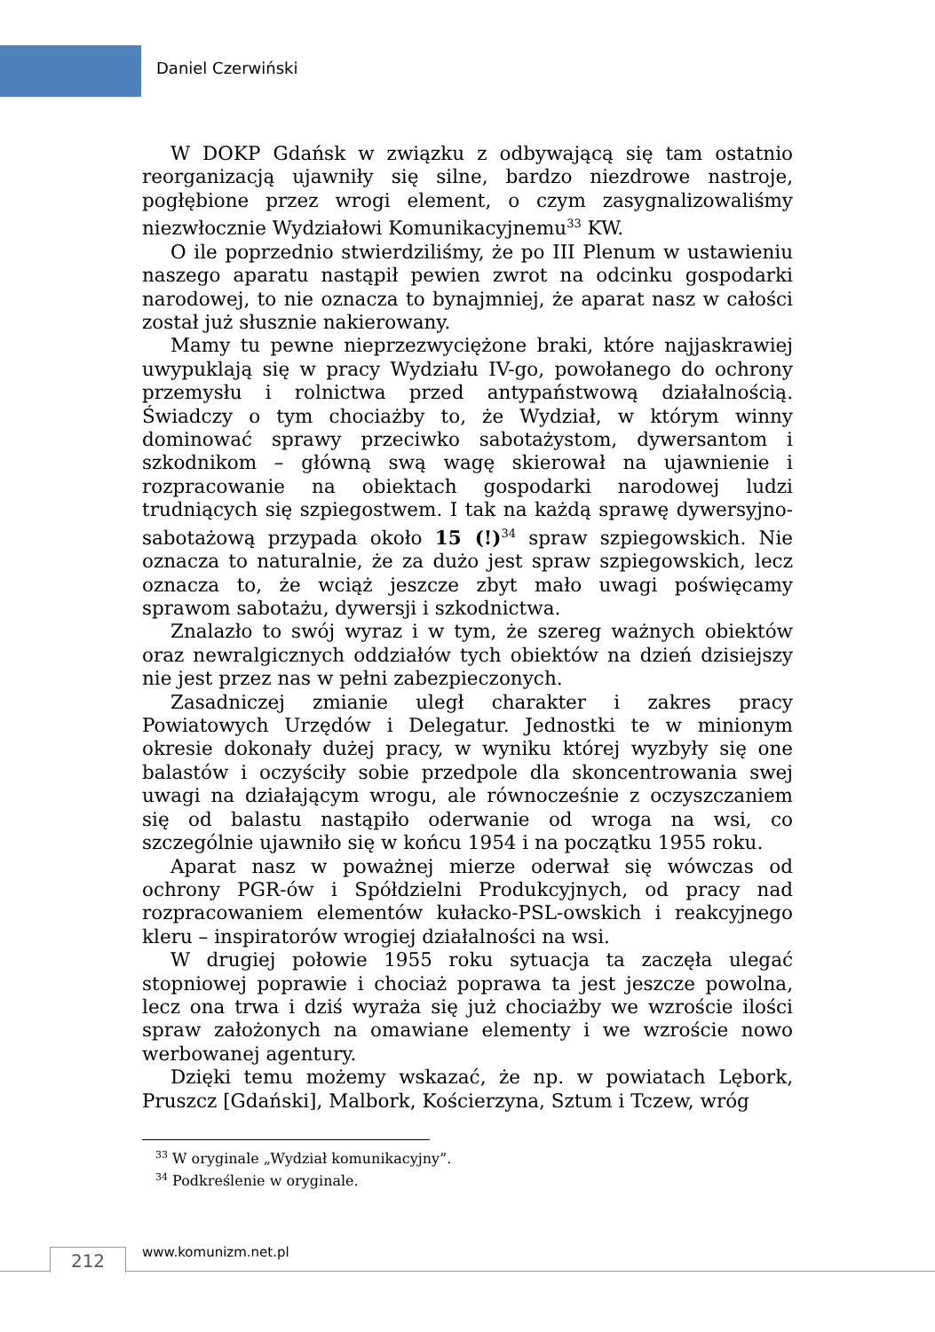Daniel Czerwiński
W DOKP Gdańsk w związku z odbywającą się tam ostatnio reorganizacją ujawniły się silne, bardzo niezdrowe nastroje, pogłębione przez wrogi element, o czym zasygnalizowaliśmy niezwłocznie Wydziałowi Komunikacyjnemu<sup>33</sup> KW.
O ile poprzednio stwierdziliśmy, że po III Plenum w ustawieniu naszego aparatu nastąpił pewien zwrot na odcinku gospodarki narodowej, to nie oznacza to bynajmniej, że aparat nasz w całości został już słusznie nakierowany.
Mamy tu pewne nieprzezwyciężone braki, które najjaskrawiej uwypuklają się w pracy Wydziału IV-go, powołanego do ochrony przemysłu i rolnictwa przed antypaństwową działalnością. Świadczy o tym chociażby to, że Wydział, w którym winny dominować sprawy przeciwko sabotażystom, dywersantom i szkodnikom – główną swą wagę skierował na ujawnienie i rozpracowanie na obiektach gospodarki narodowej ludzi trudniących się szpiegostwem. I tak na każdą sprawę dywersyjno-sabotażową przypada około 15 (!)<sup>34</sup> spraw szpiegowskich. Nie oznacza to naturalnie, że za dużo jest spraw szpiegowskich, lecz oznacza to, że wciąż jeszcze zbyt mało uwagi poświęcamy sprawom sabotażu, dywersji i szkodnictwa.
Znalazło to swój wyraz i w tym, że szereg ważnych obiektów oraz newralgicznych oddziałów tych obiektów na dzień dzisiejszy nie jest przez nas w pełni zabezpieczonych.
Zasadniczej zmianie uległ charakter i zakres pracy Powiatowych Urzędów i Delegatur. Jednostki te w minionym okresie dokonały dużej pracy, w wyniku której wyzbyły się one balastów i oczyściły sobie przedpole dla skoncentrowania swej uwagi na działającym wrogu, ale równocześnie z oczyszczaniem się od balastu nastąpiło oderwanie od wroga na wsi, co szczególnie ujawniło się w końcu 1954 i na początku 1955 roku.
Aparat nasz w poważnej mierze oderwał się wówczas od ochrony PGR-ów i Spółdzielni Produkcyjnych, od pracy nad rozpracowaniem elementów kułacko-PSL-owskich i reakcyjnego kleru – inspiratorów wrogiej działalności na wsi.
W drugiej połowie 1955 roku sytuacja ta zaczęła ulegać stopniowej poprawie i chociaż poprawa ta jest jeszcze powolna, lecz ona trwa i dziś wyraża się już chociażby we wzroście ilości spraw założonych na omawiane elementy i we wzroście nowo werbowanej agentury.
Dzięki temu możemy wskazać, że np. w powiatach Lębork, Pruszcz [Gdański], Malbork, Kościerzyna, Sztum i Tczew, wróg
<sup>33</sup> W oryginale „Wydział komunikacyjny”.
<sup>34</sup> Podkreślenie w oryginale.
212 www.komunizm.net.pl